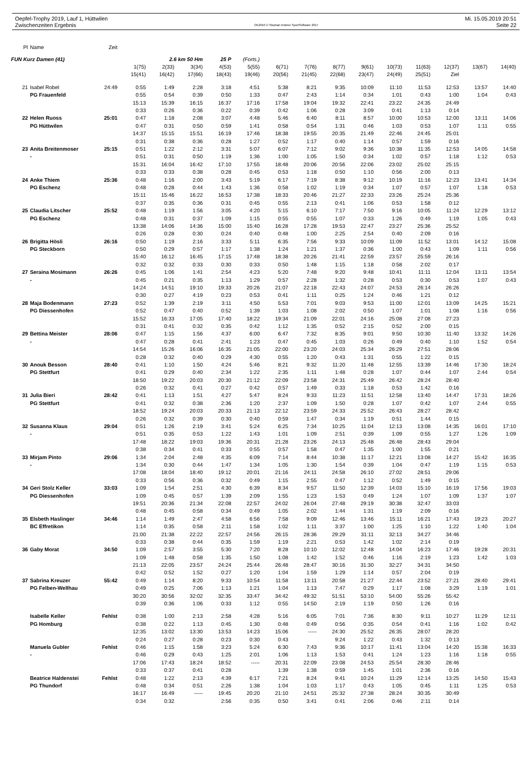Oepfel-Trophy 2019, Lauf 1, Hüttwilen
Zwischenzeiten Ergebnis
OE2010 © Stephan Krämer SportSoftware 2017
Mi. 15.05.2019 20:51
Seite 22
| Pl | Name | Zeit | | | | | | | | | | | | | | |
| FUN Kurz Damen (41) | | | 2.6 km 50 Hm | | | 25 P | (Forts.) | | | | | | | | | |
| | | | 1(75) | 2(33) | 3(34) | 4(53) | 5(55) | 6(71) | 7(76) | 8(77) | 9(61) | 10(73) | 11(63) | 12(37) | 13(67) | 14(40) |
| | | | 15(41) | 16(42) | 17(66) | 18(43) | 19(46) | 20(56) | 21(45) | 22(68) | 23(47) | 24(49) | 25(51) | Ziel | | |
| 21 | Isabel Robel | 24:49 | 0:55 | 1:49 | 2:28 | 3:18 | 4:51 | 5:38 | 8:21 | 9:35 | 10:09 | 11:10 | 11:53 | 12:53 | 13:57 | 14:40 |
| | PG Frauenfeld | | 0:55 | 0:54 | 0:39 | 0:50 | 1:33 | 0:47 | 2:43 | 1:14 | 0:34 | 1:01 | 0:43 | 1:00 | 1:04 | 0:43 |
| | | | 15:13 | 15:39 | 16:15 | 16:37 | 17:16 | 17:58 | 19:04 | 19:32 | 22:41 | 23:22 | 24:35 | 24:49 | | |
| | | | 0:33 | 0:26 | 0:36 | 0:22 | 0:39 | 0:42 | 1:06 | 0:28 | 3:09 | 0:41 | 1:13 | 0:14 | | |
| 22 | Helen Ruoss | 25:01 | 0:47 | 1:18 | 2:08 | 3:07 | 4:48 | 5:46 | 6:40 | 8:11 | 8:57 | 10:00 | 10:53 | 12:00 | 13:11 | 14:06 |
| | PG Hüttwilen | | 0:47 | 0:31 | 0:50 | 0:59 | 1:41 | 0:58 | 0:54 | 1:31 | 0:46 | 1:03 | 0:53 | 1:07 | 1:11 | 0:55 |
| | | | 14:37 | 15:15 | 15:51 | 16:19 | 17:46 | 18:38 | 19:55 | 20:35 | 21:49 | 22:46 | 24:45 | 25:01 | | |
| | | | 0:31 | 0:38 | 0:36 | 0:28 | 1:27 | 0:52 | 1:17 | 0:40 | 1:14 | 0:57 | 1:59 | 0:16 | | |
| 23 | Anita Breitenmoser | 25:15 | 0:51 | 1:22 | 2:12 | 3:31 | 5:07 | 6:07 | 7:12 | 9:02 | 9:36 | 10:38 | 11:35 | 12:53 | 14:05 | 14:58 |
| | - | | 0:51 | 0:31 | 0:50 | 1:19 | 1:36 | 1:00 | 1:05 | 1:50 | 0:34 | 1:02 | 0:57 | 1:18 | 1:12 | 0:53 |
| | | | 15:31 | 16:04 | 16:42 | 17:10 | 17:55 | 18:48 | 20:06 | 20:56 | 22:06 | 23:02 | 25:02 | 25:15 | | |
| | | | 0:33 | 0:33 | 0:38 | 0:28 | 0:45 | 0:53 | 1:18 | 0:50 | 1:10 | 0:56 | 2:00 | 0:13 | | |
| 24 | Anke Thiem | 25:36 | 0:48 | 1:16 | 2:00 | 3:43 | 5:19 | 6:17 | 7:19 | 8:38 | 9:12 | 10:19 | 11:16 | 12:23 | 13:41 | 14:34 |
| | PG Eschenz | | 0:48 | 0:28 | 0:44 | 1:43 | 1:36 | 0:58 | 1:02 | 1:19 | 0:34 | 1:07 | 0:57 | 1:07 | 1:18 | 0:53 |
| | | | 15:11 | 15:46 | 16:22 | 16:53 | 17:38 | 18:33 | 20:46 | 21:27 | 22:33 | 23:26 | 25:24 | 25:36 | | |
| | | | 0:37 | 0:35 | 0:36 | 0:31 | 0:45 | 0:55 | 2:13 | 0:41 | 1:06 | 0:53 | 1:58 | 0:12 | | |
| 25 | Claudia Litscher | 25:52 | 0:48 | 1:19 | 1:56 | 3:05 | 4:20 | 5:15 | 6:10 | 7:17 | 7:50 | 9:16 | 10:05 | 11:24 | 12:29 | 13:12 |
| | PG Eschenz | | 0:48 | 0:31 | 0:37 | 1:09 | 1:15 | 0:55 | 0:55 | 1:07 | 0:33 | 1:26 | 0:49 | 1:19 | 1:05 | 0:43 |
| | | | 13:38 | 14:06 | 14:36 | 15:00 | 15:40 | 16:28 | 17:28 | 19:53 | 22:47 | 23:27 | 25:36 | 25:52 | | |
| | | | 0:26 | 0:28 | 0:30 | 0:24 | 0:40 | 0:48 | 1:00 | 2:25 | 2:54 | 0:40 | 2:09 | 0:16 | | |
| 26 | Brigitta Hösli | 26:16 | 0:50 | 1:19 | 2:16 | 3:33 | 5:11 | 6:35 | 7:56 | 9:33 | 10:09 | 11:09 | 11:52 | 13:01 | 14:12 | 15:08 |
| | PG Steckborn | | 0:50 | 0:29 | 0:57 | 1:17 | 1:38 | 1:24 | 1:21 | 1:37 | 0:36 | 1:00 | 0:43 | 1:09 | 1:11 | 0:56 |
| | | | 15:40 | 16:12 | 16:45 | 17:15 | 17:48 | 18:38 | 20:26 | 21:41 | 22:59 | 23:57 | 25:59 | 26:16 | | |
| | | | 0:32 | 0:32 | 0:33 | 0:30 | 0:33 | 0:50 | 1:48 | 1:15 | 1:18 | 0:58 | 2:02 | 0:17 | | |
| 27 | Seraina Mosimann | 26:26 | 0:45 | 1:06 | 1:41 | 2:54 | 4:23 | 5:20 | 7:48 | 9:20 | 9:48 | 10:41 | 11:11 | 12:04 | 13:11 | 13:54 |
| | - | | 0:45 | 0:21 | 0:35 | 1:13 | 1:29 | 0:57 | 2:28 | 1:32 | 0:28 | 0:53 | 0:30 | 0:53 | 1:07 | 0:43 |
| | | | 14:24 | 14:51 | 19:10 | 19:33 | 20:26 | 21:07 | 22:18 | 22:43 | 24:07 | 24:53 | 26:14 | 26:26 | | |
| | | | 0:30 | 0:27 | 4:19 | 0:23 | 0:53 | 0:41 | 1:11 | 0:25 | 1:24 | 0:46 | 1:21 | 0:12 | | |
| 28 | Maja Bodenmann | 27:23 | 0:52 | 1:39 | 2:19 | 3:11 | 4:50 | 5:53 | 7:01 | 9:03 | 9:53 | 11:00 | 12:01 | 13:09 | 14:25 | 15:21 |
| | PG Diessenhofen | | 0:52 | 0:47 | 0:40 | 0:52 | 1:39 | 1:03 | 1:08 | 2:02 | 0:50 | 1:07 | 1:01 | 1:08 | 1:16 | 0:56 |
| | | | 15:52 | 16:33 | 17:05 | 17:40 | 18:22 | 19:34 | 21:09 | 22:01 | 24:16 | 25:08 | 27:08 | 27:23 | | |
| | | | 0:31 | 0:41 | 0:32 | 0:35 | 0:42 | 1:12 | 1:35 | 0:52 | 2:15 | 0:52 | 2:00 | 0:15 | | |
| 29 | Bettina Meister | 28:06 | 0:47 | 1:15 | 1:56 | 4:37 | 6:00 | 6:47 | 7:32 | 8:35 | 9:01 | 9:50 | 10:30 | 11:40 | 13:32 | 14:26 |
| | - | | 0:47 | 0:28 | 0:41 | 2:41 | 1:23 | 0:47 | 0:45 | 1:03 | 0:26 | 0:49 | 0:40 | 1:10 | 1:52 | 0:54 |
| | | | 14:54 | 15:26 | 16:06 | 16:35 | 21:05 | 22:00 | 23:20 | 24:03 | 25:34 | 26:29 | 27:51 | 28:06 | | |
| | | | 0:28 | 0:32 | 0:40 | 0:29 | 4:30 | 0:55 | 1:20 | 0:43 | 1:31 | 0:55 | 1:22 | 0:15 | | |
| 30 | Anouk Besson | 28:40 | 0:41 | 1:10 | 1:50 | 4:24 | 5:46 | 8:21 | 9:32 | 11:20 | 11:48 | 12:55 | 13:39 | 14:46 | 17:30 | 18:24 |
| | PG Stettfurt | | 0:41 | 0:29 | 0:40 | 2:34 | 1:22 | 2:35 | 1:11 | 1:48 | 0:28 | 1:07 | 0:44 | 1:07 | 2:44 | 0:54 |
| | | | 18:50 | 19:22 | 20:03 | 20:30 | 21:12 | 22:09 | 23:58 | 24:31 | 25:49 | 26:42 | 28:24 | 28:40 | | |
| | | | 0:26 | 0:32 | 0:41 | 0:27 | 0:42 | 0:57 | 1:49 | 0:33 | 1:18 | 0:53 | 1:42 | 0:16 | | |
| 31 | Julia Bieri | 28:42 | 0:41 | 1:13 | 1:51 | 4:27 | 5:47 | 8:24 | 9:33 | 11:23 | 11:51 | 12:58 | 13:40 | 14:47 | 17:31 | 18:26 |
| | PG Stettfurt | | 0:41 | 0:32 | 0:38 | 2:36 | 1:20 | 2:37 | 1:09 | 1:50 | 0:28 | 1:07 | 0:42 | 1:07 | 2:44 | 0:55 |
| | | | 18:52 | 19:24 | 20:03 | 20:33 | 21:13 | 22:12 | 23:59 | 24:33 | 25:52 | 26:43 | 28:27 | 28:42 | | |
| | | | 0:26 | 0:32 | 0:39 | 0:30 | 0:40 | 0:59 | 1:47 | 0:34 | 1:19 | 0:51 | 1:44 | 0:15 | | |
| 32 | Susanna Klaus | 29:04 | 0:51 | 1:26 | 2:19 | 3:41 | 5:24 | 6:25 | 7:34 | 10:25 | 11:04 | 12:13 | 13:08 | 14:35 | 16:01 | 17:10 |
| | - | | 0:51 | 0:35 | 0:53 | 1:22 | 1:43 | 1:01 | 1:09 | 2:51 | 0:39 | 1:09 | 0:55 | 1:27 | 1:26 | 1:09 |
| | | | 17:48 | 18:22 | 19:03 | 19:36 | 20:31 | 21:28 | 23:26 | 24:13 | 25:48 | 26:48 | 28:43 | 29:04 | | |
| | | | 0:38 | 0:34 | 0:41 | 0:33 | 0:55 | 0:57 | 1:58 | 0:47 | 1:35 | 1:00 | 1:55 | 0:21 | | |
| 33 | Mirjam Pinto | 29:06 | 1:34 | 2:04 | 2:48 | 4:35 | 6:09 | 7:14 | 8:44 | 10:38 | 11:17 | 12:21 | 13:08 | 14:27 | 15:42 | 16:35 |
| | - | | 1:34 | 0:30 | 0:44 | 1:47 | 1:34 | 1:05 | 1:30 | 1:54 | 0:39 | 1:04 | 0:47 | 1:19 | 1:15 | 0:53 |
| | | | 17:08 | 18:04 | 18:40 | 19:12 | 20:01 | 21:16 | 24:11 | 24:58 | 26:10 | 27:02 | 28:51 | 29:06 | | |
| | | | 0:33 | 0:56 | 0:36 | 0:32 | 0:49 | 1:15 | 2:55 | 0:47 | 1:12 | 0:52 | 1:49 | 0:15 | | |
| 34 | Geri Stolz Keller | 33:03 | 1:09 | 1:54 | 2:51 | 4:30 | 6:39 | 8:34 | 9:57 | 11:50 | 12:39 | 14:03 | 15:10 | 16:19 | 17:56 | 19:03 |
| | PG Diessenhofen | | 1:09 | 0:45 | 0:57 | 1:39 | 2:09 | 1:55 | 1:23 | 1:53 | 0:49 | 1:24 | 1:07 | 1:09 | 1:37 | 1:07 |
| | | | 19:51 | 20:36 | 21:34 | 22:08 | 22:57 | 24:02 | 26:04 | 27:48 | 29:19 | 30:38 | 32:47 | 33:03 | | |
| | | | 0:48 | 0:45 | 0:58 | 0:34 | 0:49 | 1:05 | 2:02 | 1:44 | 1:31 | 1:19 | 2:09 | 0:16 | | |
| 35 | Elsbeth Haslinger | 34:46 | 1:14 | 1:49 | 2:47 | 4:58 | 6:56 | 7:58 | 9:09 | 12:46 | 13:46 | 15:11 | 16:21 | 17:43 | 19:23 | 20:27 |
| | BC Effretikon | | 1:14 | 0:35 | 0:58 | 2:11 | 1:58 | 1:02 | 1:11 | 3:37 | 1:00 | 1:25 | 1:10 | 1:22 | 1:40 | 1:04 |
| | | | 21:00 | 21:38 | 22:22 | 22:57 | 24:56 | 26:15 | 28:36 | 29:29 | 31:11 | 32:13 | 34:27 | 34:46 | | |
| | | | 0:33 | 0:38 | 0:44 | 0:35 | 1:59 | 1:19 | 2:21 | 0:53 | 1:42 | 1:02 | 2:14 | 0:19 | | |
| 36 | Gaby Morat | 34:50 | 1:09 | 2:57 | 3:55 | 5:30 | 7:20 | 8:28 | 10:10 | 12:02 | 12:48 | 14:04 | 16:23 | 17:46 | 19:28 | 20:31 |
| | | | 1:09 | 1:48 | 0:58 | 1:35 | 1:50 | 1:08 | 1:42 | 1:52 | 0:46 | 1:16 | 2:19 | 1:23 | 1:42 | 1:03 |
| | | | 21:13 | 22:05 | 23:57 | 24:24 | 25:44 | 26:48 | 28:47 | 30:16 | 31:30 | 32:27 | 34:31 | 34:50 | | |
| | | | 0:42 | 0:52 | 1:52 | 0:27 | 1:20 | 1:04 | 1:59 | 1:29 | 1:14 | 0:57 | 2:04 | 0:19 | | |
| 37 | Sabrina Kreuzer | 55:42 | 0:49 | 1:14 | 8:20 | 9:33 | 10:54 | 11:58 | 13:11 | 20:58 | 21:27 | 22:44 | 23:52 | 27:21 | 28:40 | 29:41 |
| | PG Felben-Wellhau | | 0:49 | 0:25 | 7:06 | 1:13 | 1:21 | 1:04 | 1:13 | 7:47 | 0:29 | 1:17 | 1:08 | 3:29 | 1:19 | 1:01 |
| | | | 30:20 | 30:56 | 32:02 | 32:35 | 33:47 | 34:42 | 49:32 | 51:51 | 53:10 | 54:00 | 55:26 | 55:42 | | |
| | | | 0:39 | 0:36 | 1:06 | 0:33 | 1:12 | 0:55 | 14:50 | 2:19 | 1:19 | 0:50 | 1:26 | 0:16 | | |
| | Isabelle Keller | Fehlst | 0:38 | 1:00 | 2:13 | 2:58 | 4:28 | 5:16 | 6:05 | 7:01 | 7:36 | 8:30 | 9:11 | 10:27 | 11:29 | 12:11 |
| | PG Homburg | | 0:38 | 0:22 | 1:13 | 0:45 | 1:30 | 0:48 | 0:49 | 0:56 | 0:35 | 0:54 | 0:41 | 1:16 | 1:02 | 0:42 |
| | | | 12:35 | 13:02 | 13:30 | 13:53 | 14:23 | 15:06 | ----- | 24:30 | 25:52 | 26:35 | 28:07 | 28:20 | | |
| | | | 0:24 | 0:27 | 0:28 | 0:23 | 0:30 | 0:43 | | 9:24 | 1:22 | 0:43 | 1:32 | 0:13 | | |
| | Manuela Gubler | Fehlst | 0:46 | 1:15 | 1:58 | 3:23 | 5:24 | 6:30 | 7:43 | 9:36 | 10:17 | 11:41 | 13:04 | 14:20 | 15:38 | 16:33 |
| | - | | 0:46 | 0:29 | 0:43 | 1:25 | 2:01 | 1:06 | 1:13 | 1:53 | 0:41 | 1:24 | 1:23 | 1:16 | 1:18 | 0:55 |
| | | | 17:06 | 17:43 | 18:24 | 18:52 | ----- | 20:31 | 22:09 | 23:08 | 24:53 | 25:54 | 28:30 | 28:46 | | |
| | | | 0:33 | 0:37 | 0:41 | 0:28 | | 1:39 | 1:38 | 0:59 | 1:45 | 1:01 | 2:36 | 0:16 | | |
| | Beatrice Haldenstei | Fehlst | 0:48 | 1:22 | 2:13 | 4:39 | 6:17 | 7:21 | 8:24 | 9:41 | 10:24 | 11:29 | 12:14 | 13:25 | 14:50 | 15:43 |
| | PG Thundorf | | 0:48 | 0:34 | 0:51 | 2:26 | 1:38 | 1:04 | 1:03 | 1:17 | 0:43 | 1:05 | 0:45 | 1:11 | 1:25 | 0:53 |
| | | | 16:17 | 16:49 | ----- | 19:45 | 20:20 | 21:10 | 24:51 | 25:32 | 27:38 | 28:24 | 30:35 | 30:49 | | |
| | | | 0:34 | 0:32 | | 2:56 | 0:35 | 0:50 | 3:41 | 0:41 | 2:06 | 0:46 | 2:11 | 0:14 | | |